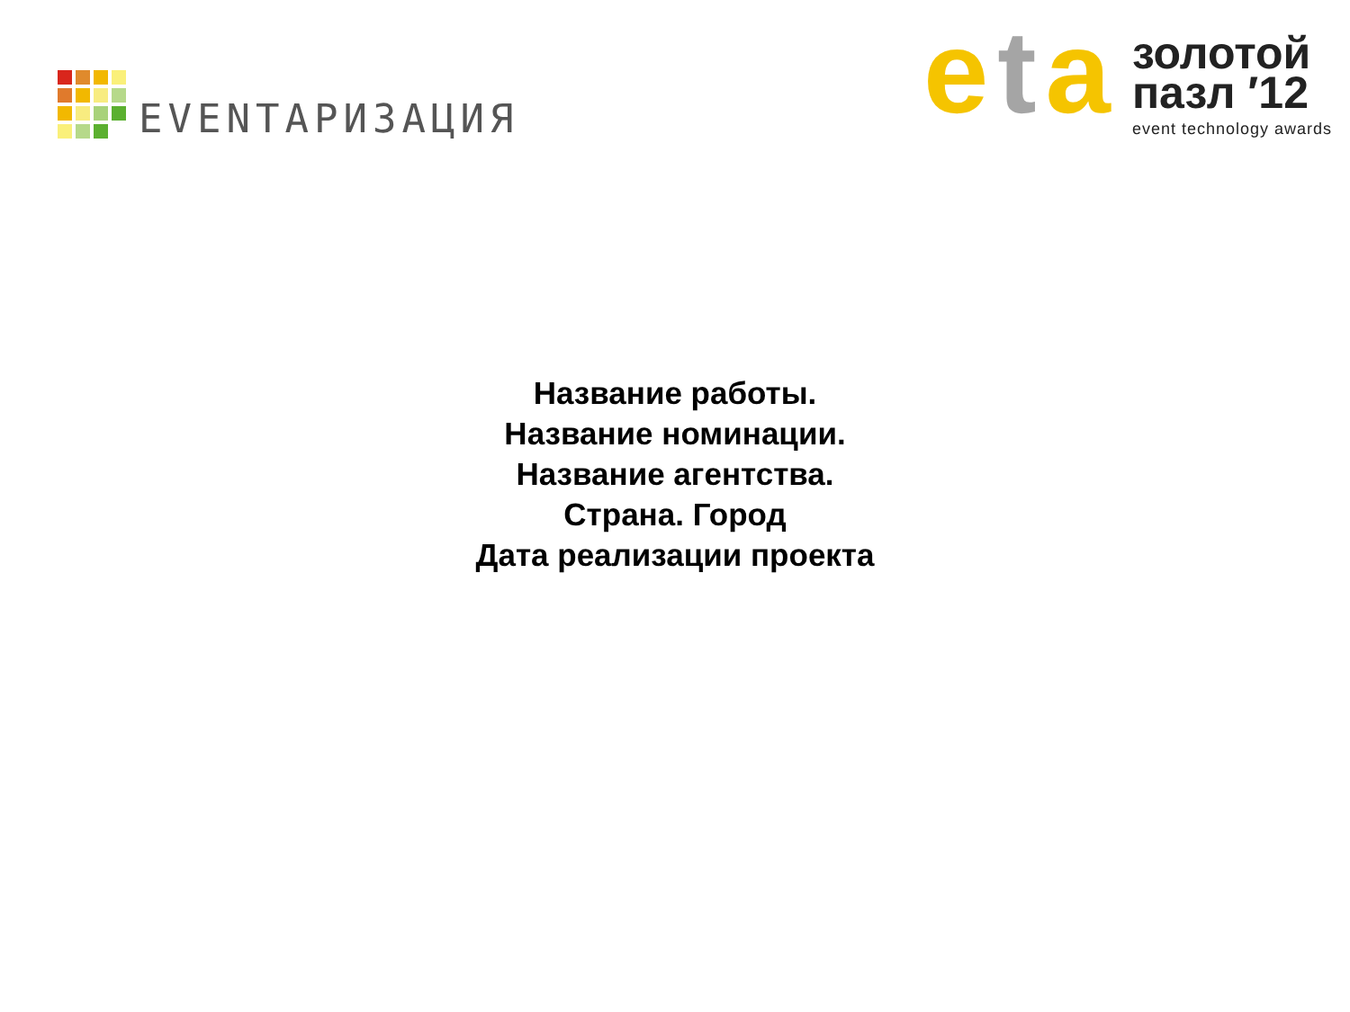EVENTАРИЗАЦИЯ
eta
золотой
пазл ′12
event technology awards
Название работы.
Название номинации.
Название агентства.
Страна. Город
Дата реализации проекта